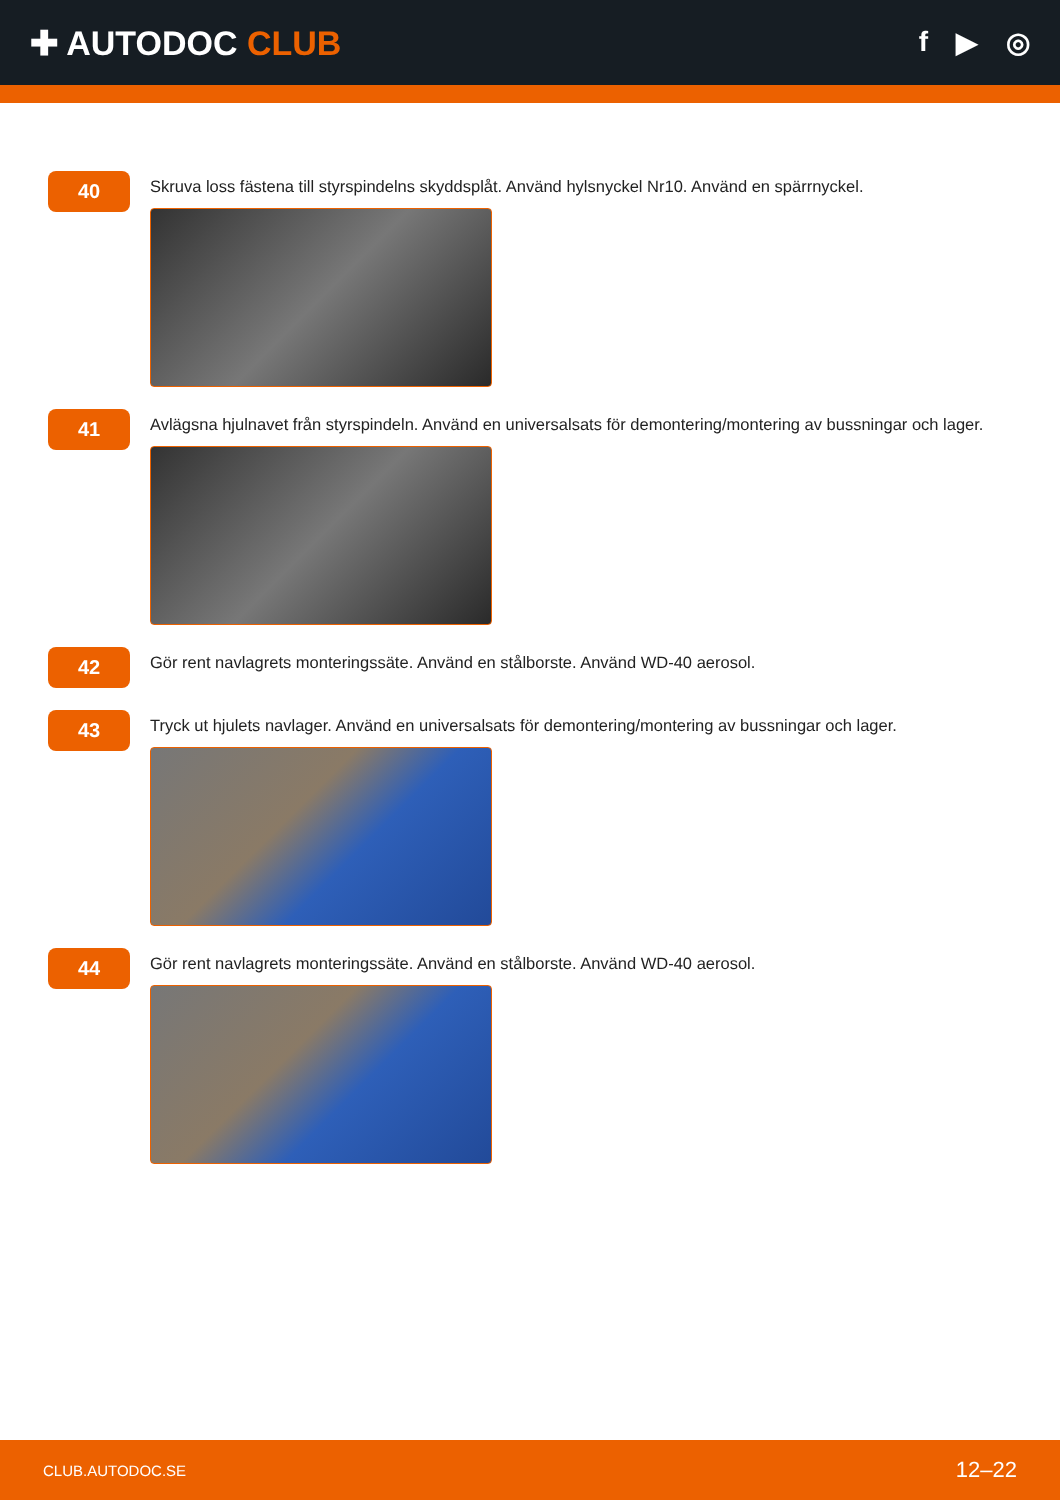✚ AUTODOC CLUB
f ▶ ◎
40
Skruva loss fästena till styrspindelns skyddsplåt. Använd hylsnyckel Nr10. Använd en spärrnyckel.
41
Avlägsna hjulnavet från styrspindeln. Använd en universalsats för demontering/montering av bussningar och lager.
42
Gör rent navlagrets monteringssäte. Använd en stålborste. Använd WD-40 aerosol.
43
Tryck ut hjulets navlager. Använd en universalsats för demontering/montering av bussningar och lager.
44
Gör rent navlagrets monteringssäte. Använd en stålborste. Använd WD-40 aerosol.
CLUB.AUTODOC.SE 12–22